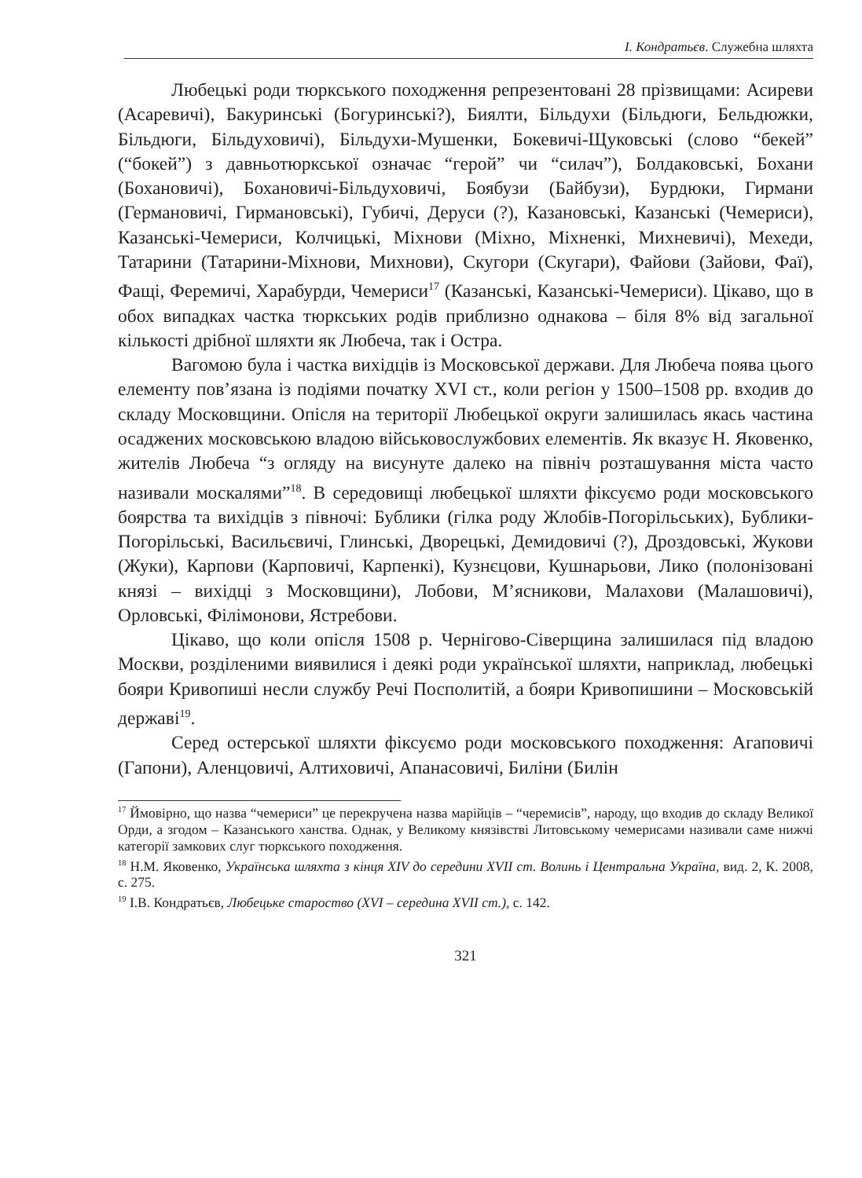І. Кондратьєв. Служебна шляхта
Любецькі роди тюркського походження репрезентовані 28 прізвищами: Асиреви (Асаревичі), Бакуринські (Богуринські?), Биялти, Більдухи (Більдюги, Бельдюжки, Більдюги, Більдуховичі), Більдухи-Мушенки, Бокевичі-Щуковські (слово “бекей” (“бокей”) з давньотюркської означає “герой” чи “силач”), Болдаковські, Бохани (Бохановичі), Бохановичі-Більдуховичі, Боябузи (Байбузи), Бурдюки, Гирмани (Германовичі, Гирмановські), Губичі, Деруси (?), Казановські, Казанські (Чемериси), Казанські-Чемериси, Колчицькі, Міхнови (Міхно, Міхненкі, Михневичі), Мехеди, Татарини (Татарини-Міхнови, Михнови), Скугори (Скугари), Файови (Зайови, Фаї), Фащі, Феремичі, Харабурди, Чемериси<sup>17</sup> (Казанські, Казанські-Чемериси). Цікаво, що в обох випадках частка тюркських родів приблизно однакова – біля 8% від загальної кількості дрібної шляхти як Любеча, так і Остра.
Вагомою була і частка вихідців із Московської держави. Для Любеча поява цього елементу пов’язана із подіями початку XVI ст., коли регіон у 1500–1508 рр. входив до складу Московщини. Опісля на території Любецької округи залишилась якась частина осаджених московською владою військовослужбових елементів. Як вказує Н. Яковенко, жителів Любеча “з огляду на висунуте далеко на північ розташування міста часто називали москалями”<sup>18</sup>. В середовищі любецької шляхти фіксуємо роди московського боярства та вихідців з півночі: Бублики (гілка роду Жлобів-Погорільських), Бублики-Погорільські, Васильєвичі, Глинські, Дворецькі, Демидовичі (?), Дроздовські, Жукови (Жуки), Карпови (Карповичі, Карпенкі), Кузнєцови, Кушнарьови, Лико (полонізовані князі – вихідці з Московщини), Лобови, М’ясникови, Малахови (Малашовичі), Орловські, Філімонови, Ястребови.
Цікаво, що коли опісля 1508 р. Чернігово-Сіверщина залишилася під владою Москви, розділеними виявилися і деякі роди української шляхти, наприклад, любецькі бояри Кривопиші несли службу Речі Посполитій, а бояри Кривопишини – Московській державі<sup>19</sup>.
Серед остерської шляхти фіксуємо роди московського походження: Агаповичі (Гапони), Аленцовичі, Алтиховичі, Апанасовичі, Биліни (Билін
<sup>17</sup> Ймовірно, що назва “чемериси” це перекручена назва марійців – “черемисів”, народу, що входив до складу Великої Орди, а згодом – Казанського ханства. Однак, у Великому князівстві Литовському чемерисами називали саме нижчі категорії замкових слуг тюркського походження.
<sup>18</sup> Н.М. Яковенко, Українська шляхта з кінця XIV до середини XVII ст. Волинь і Центральна Україна, вид. 2, К. 2008, с. 275.
<sup>19</sup> І.В. Кондратьєв, Любецьке староство (XVI – середина XVII ст.), с. 142.
321